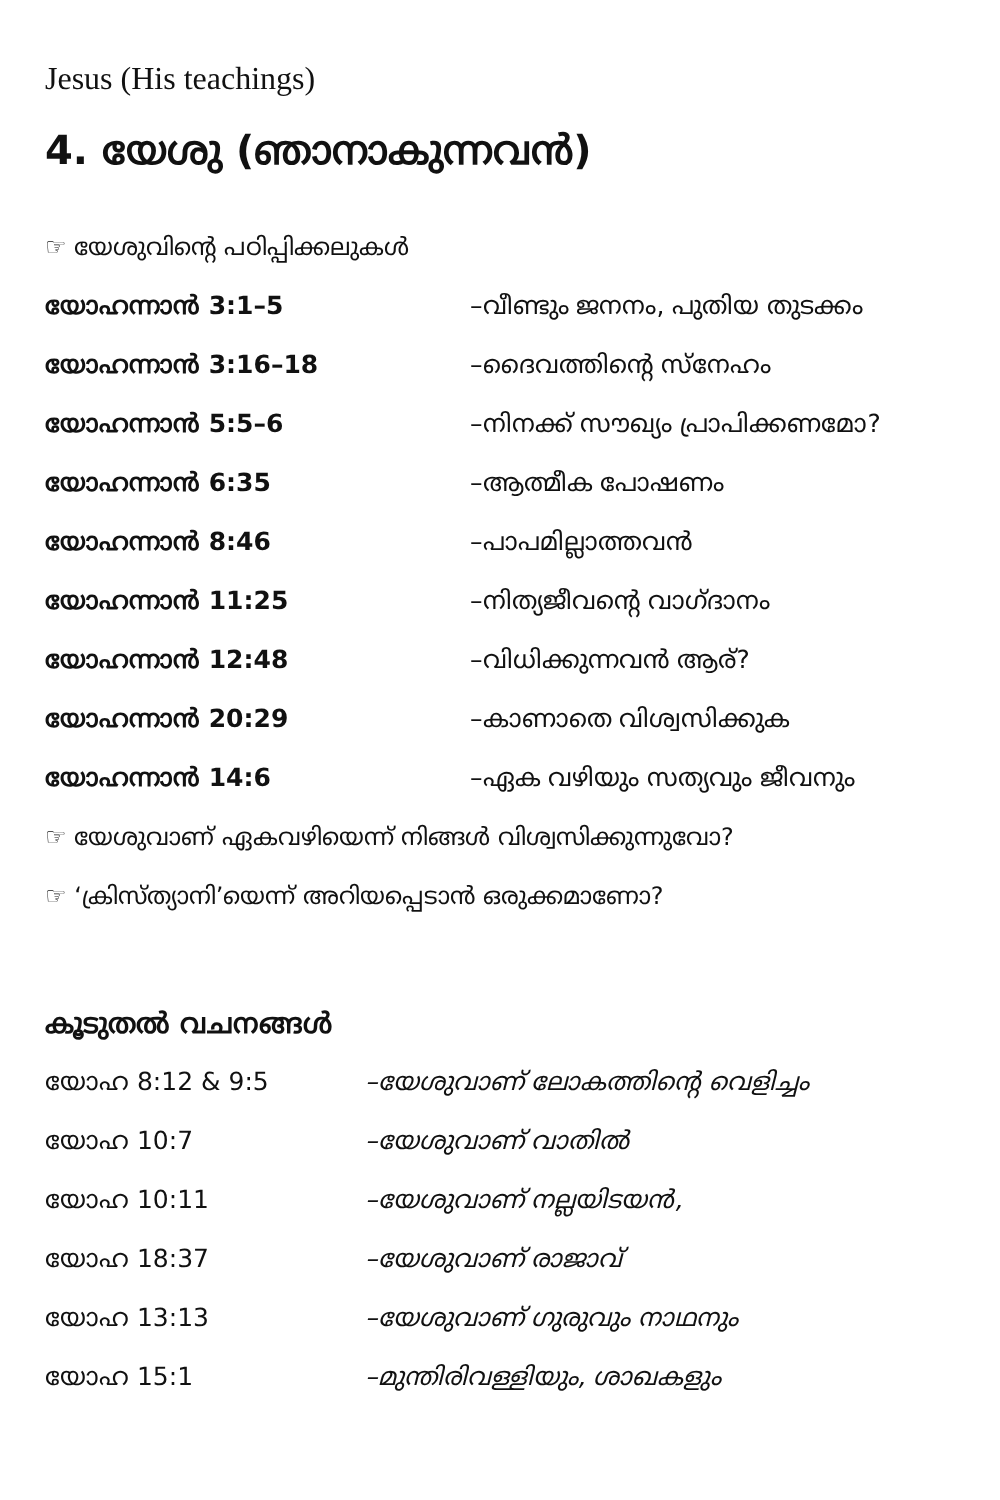Jesus (His teachings)
4. യേശു (ഞാനാകുന്നവൻ)
☞ യേശുവിന്റെ പഠിപ്പിക്കലുകൾ
യോഹന്നാൻ 3:1–5 –വീണ്ടും ജനനം, പുതിയ തുടക്കം
യോഹന്നാൻ 3:16–18 –ദൈവത്തിന്റെ സ്നേഹം
യോഹന്നാൻ 5:5–6 –നിനക്ക് സൗഖ്യം പ്രാപിക്കണമോ?
യോഹന്നാൻ 6:35 –ആത്മീക പോഷണം
യോഹന്നാൻ 8:46 –പാപമില്ലാത്തവൻ
യോഹന്നാൻ 11:25 –നിത്യജീവന്റെ വാഗ്ദാനം
യോഹന്നാൻ 12:48 –വിധിക്കുന്നവൻ ആര്?
യോഹന്നാൻ 20:29 –കാണാതെ വിശ്വസിക്കുക
യോഹന്നാൻ 14:6 –ഏക വഴിയും സത്യവും ജീവനും
☞ യേശുവാണ് ഏകവഴിയെന്ന് നിങ്ങൾ വിശ്വസിക്കുന്നുവോ?
☞ ‘ക്രിസ്ത്യാനി’യെന്ന് അറിയപ്പെടാൻ ഒരുക്കമാണോ?
കൂടുതൽ വചനങ്ങൾ
യോഹ 8:12 & 9:5 –യേശുവാണ് ലോകത്തിന്റെ വെളിച്ചം
യോഹ 10:7 –യേശുവാണ് വാതിൽ
യോഹ 10:11 –യേശുവാണ് നല്ലയിടയൻ,
യോഹ 18:37 –യേശുവാണ് രാജാവ്
യോഹ 13:13 –യേശുവാണ് ഗുരുവും നാഥനും
യോഹ 15:1 –മുന്തിരിവള്ളിയും, ശാഖകളും